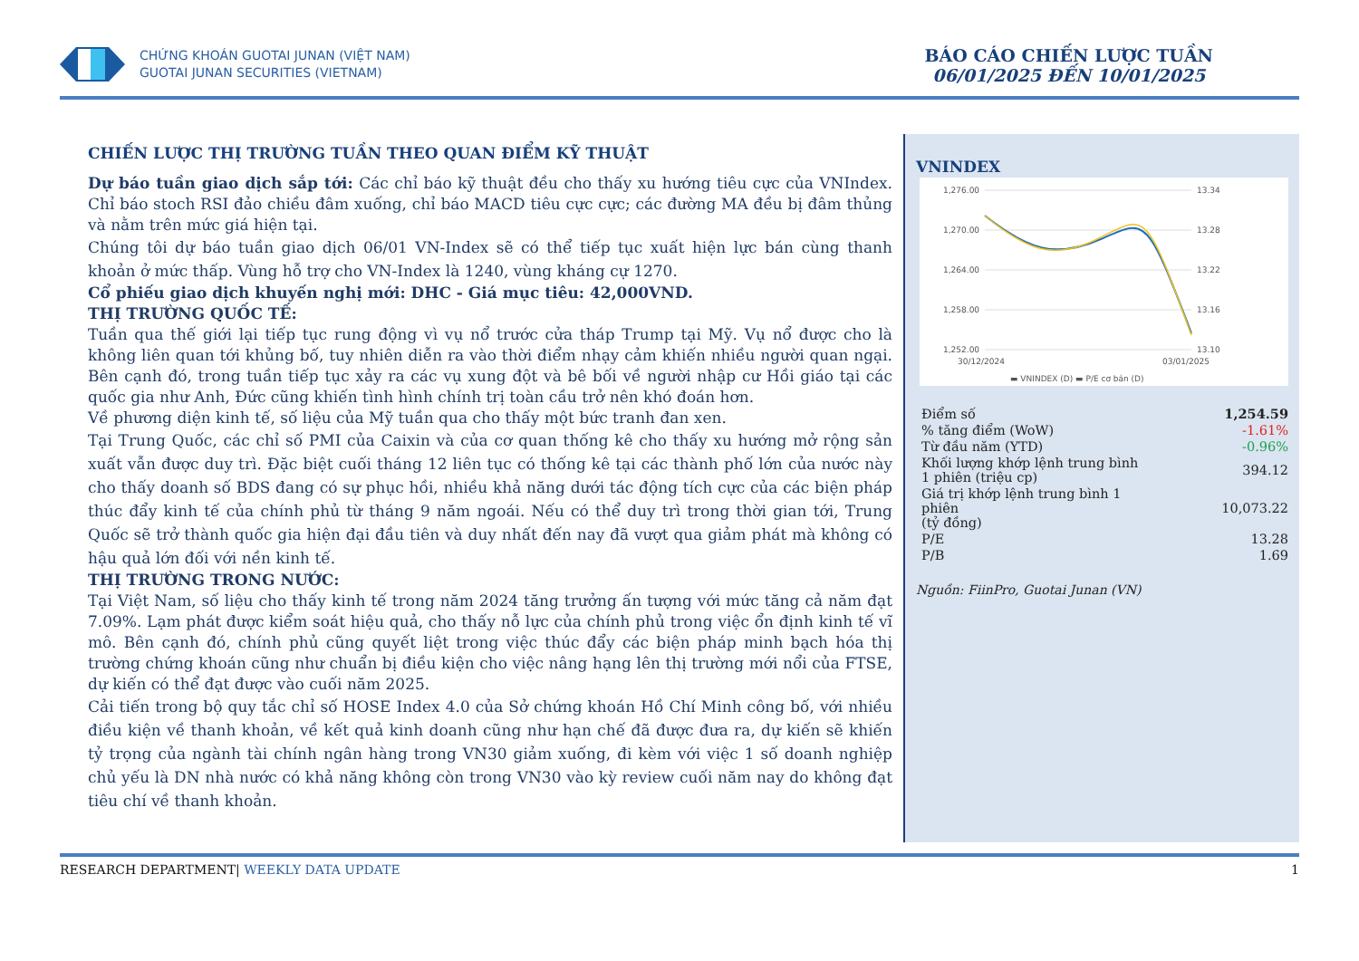CHỨNG KHOÁN GUOTAI JUNAN (VIỆT NAM)
GUOTAI JUNAN SECURITIES (VIETNAM)
BÁO CÁO CHIẾN LƯỢC TUẦN
06/01/2025 ĐẾN 10/01/2025
CHIẾN LƯỢC THỊ TRƯỜNG TUẦN THEO QUAN ĐIỂM KỸ THUẬT
Dự báo tuần giao dịch sắp tới: Các chỉ báo kỹ thuật đều cho thấy xu hướng tiêu cực của VNIndex. Chỉ báo stoch RSI đảo chiều đâm xuống, chỉ báo MACD tiêu cực cực; các đường MA đều bị đâm thủng và nằm trên mức giá hiện tại.
Chúng tôi dự báo tuần giao dịch 06/01 VN-Index sẽ có thể tiếp tục xuất hiện lực bán cùng thanh khoản ở mức thấp. Vùng hỗ trợ cho VN-Index là 1240, vùng kháng cự 1270.
Cổ phiếu giao dịch khuyến nghị mới: DHC - Giá mục tiêu: 42,000VND.
THỊ TRƯỜNG QUỐC TẾ:
Tuần qua thế giới lại tiếp tục rung động vì vụ nổ trước cửa tháp Trump tại Mỹ. Vụ nổ được cho là không liên quan tới khủng bố, tuy nhiên diễn ra vào thời điểm nhạy cảm khiến nhiều người quan ngại. Bên cạnh đó, trong tuần tiếp tục xảy ra các vụ xung đột và bê bối về người nhập cư Hồi giáo tại các quốc gia như Anh, Đức cũng khiến tình hình chính trị toàn cầu trở nên khó đoán hơn.
Về phương diện kinh tế, số liệu của Mỹ tuần qua cho thấy một bức tranh đan xen.
Tại Trung Quốc, các chỉ số PMI của Caixin và của cơ quan thống kê cho thấy xu hướng mở rộng sản xuất vẫn được duy trì. Đặc biệt cuối tháng 12 liên tục có thống kê tại các thành phố lớn của nước này cho thấy doanh số BDS đang có sự phục hồi, nhiều khả năng dưới tác động tích cực của các biện pháp thúc đẩy kinh tế của chính phủ từ tháng 9 năm ngoái. Nếu có thể duy trì trong thời gian tới, Trung Quốc sẽ trở thành quốc gia hiện đại đầu tiên và duy nhất đến nay đã vượt qua giảm phát mà không có hậu quả lớn đối với nền kinh tế.
THỊ TRƯỜNG TRONG NƯỚC:
Tại Việt Nam, số liệu cho thấy kinh tế trong năm 2024 tăng trưởng ấn tượng với mức tăng cả năm đạt 7.09%. Lạm phát được kiểm soát hiệu quả, cho thấy nỗ lực của chính phủ trong việc ổn định kinh tế vĩ mô. Bên cạnh đó, chính phủ cũng quyết liệt trong việc thúc đẩy các biện pháp minh bạch hóa thị trường chứng khoán cũng như chuẩn bị điều kiện cho việc nâng hạng lên thị trường mới nổi của FTSE, dự kiến có thể đạt được vào cuối năm 2025.
Cải tiến trong bộ quy tắc chỉ số HOSE Index 4.0 của Sở chứng khoán Hồ Chí Minh công bố, với nhiều điều kiện về thanh khoản, về kết quả kinh doanh cũng như hạn chế đã được đưa ra, dự kiến sẽ khiến tỷ trọng của ngành tài chính ngân hàng trong VN30 giảm xuống, đi kèm với việc 1 số doanh nghiệp chủ yếu là DN nhà nước có khả năng không còn trong VN30 vào kỳ review cuối năm nay do không đạt tiêu chí về thanh khoản.
VNINDEX
1,276.00
1,270.00
1,264.00
1,258.00
1,252.00
13.34
13.28
13.22
13.16
13.10
30/12/2024
03/01/2025
▬ VNINDEX (D) ▬ P/E cơ bản (D)
| Điểm số | 1,254.59 |
| % tăng điểm (WoW) | -1.61% |
| Từ đầu năm (YTD) | -0.96% |
| Khối lượng khớp lệnh trung bình 1 phiên (triệu cp) | 394.12 |
| Giá trị khớp lệnh trung bình 1 phiên (tỷ đồng) | 10,073.22 |
| P/E | 13.28 |
| P/B | 1.69 |
Nguồn: FiinPro, Guotai Junan (VN)
RESEARCH DEPARTMENT| WEEKLY DATA UPDATE 1